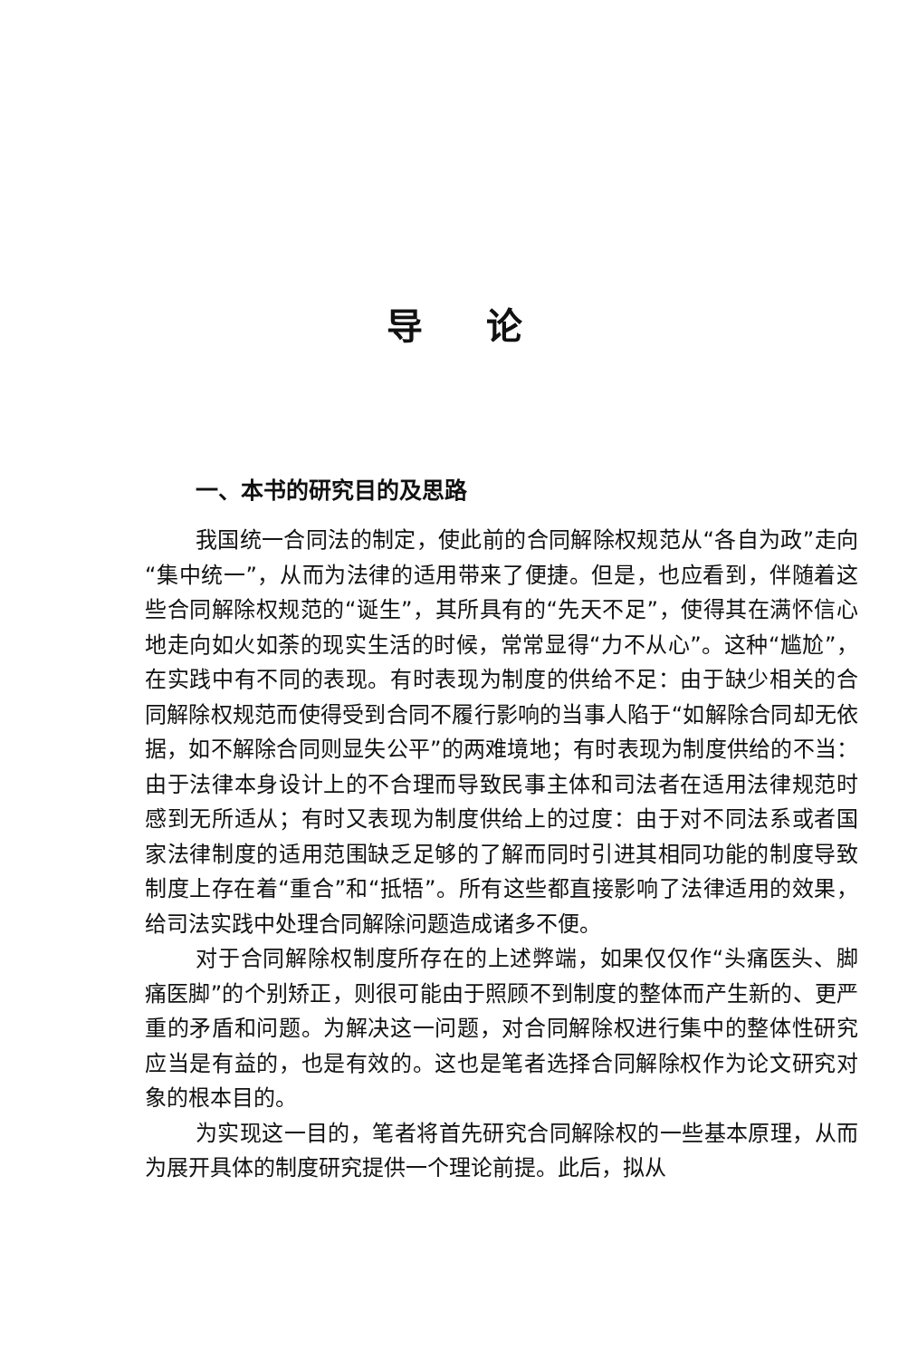导论
一、本书的研究目的及思路
我国统一合同法的制定，使此前的合同解除权规范从“各自为政”走向“集中统一”，从而为法律的适用带来了便捷。但是，也应看到，伴随着这些合同解除权规范的“诞生”，其所具有的“先天不足”，使得其在满怀信心地走向如火如荼的现实生活的时候，常常显得“力不从心”。这种“尴尬”，在实践中有不同的表现。有时表现为制度的供给不足：由于缺少相关的合同解除权规范而使得受到合同不履行影响的当事人陷于“如解除合同却无依据，如不解除合同则显失公平”的两难境地；有时表现为制度供给的不当：由于法律本身设计上的不合理而导致民事主体和司法者在适用法律规范时感到无所适从；有时又表现为制度供给上的过度：由于对不同法系或者国家法律制度的适用范围缺乏足够的了解而同时引进其相同功能的制度导致制度上存在着“重合”和“抵牾”。所有这些都直接影响了法律适用的效果，给司法实践中处理合同解除问题造成诸多不便。
对于合同解除权制度所存在的上述弊端，如果仅仅作“头痛医头、脚痛医脚”的个别矫正，则很可能由于照顾不到制度的整体而产生新的、更严重的矛盾和问题。为解决这一问题，对合同解除权进行集中的整体性研究应当是有益的，也是有效的。这也是笔者选择合同解除权作为论文研究对象的根本目的。
为实现这一目的，笔者将首先研究合同解除权的一些基本原理，从而为展开具体的制度研究提供一个理论前提。此后，拟从